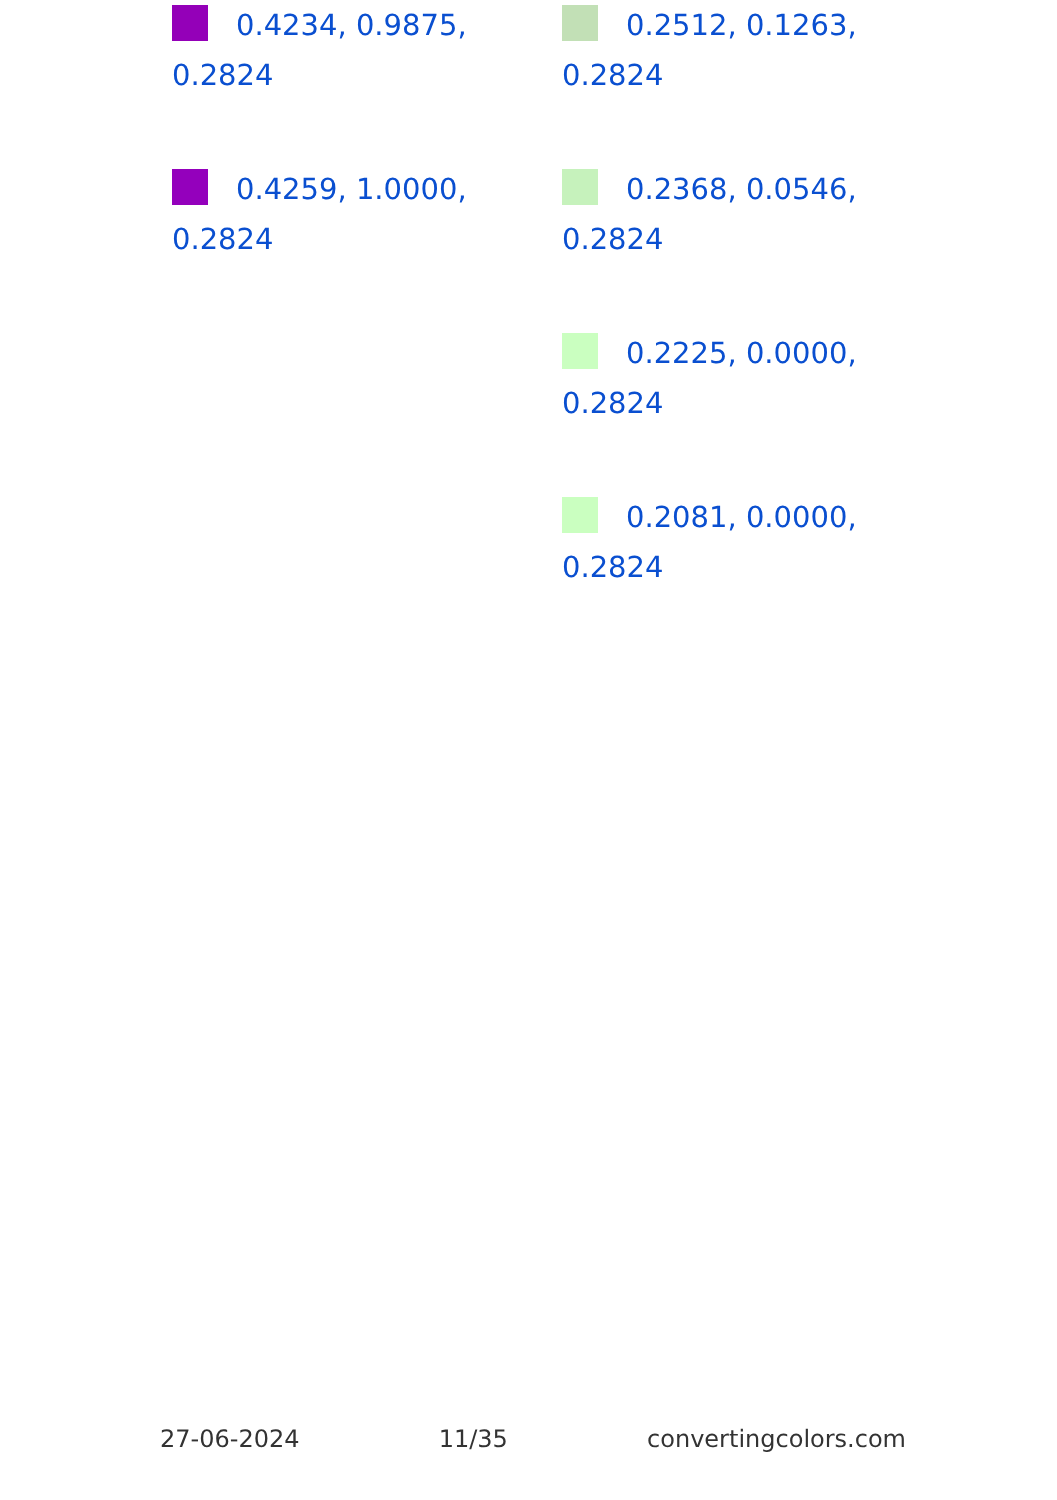0.4234, 0.9875, 0.2824
0.4259, 1.0000, 0.2824
0.2512, 0.1263, 0.2824
0.2368, 0.0546, 0.2824
0.2225, 0.0000, 0.2824
0.2081, 0.0000, 0.2824
27-06-2024 11/35 convertingcolors.com